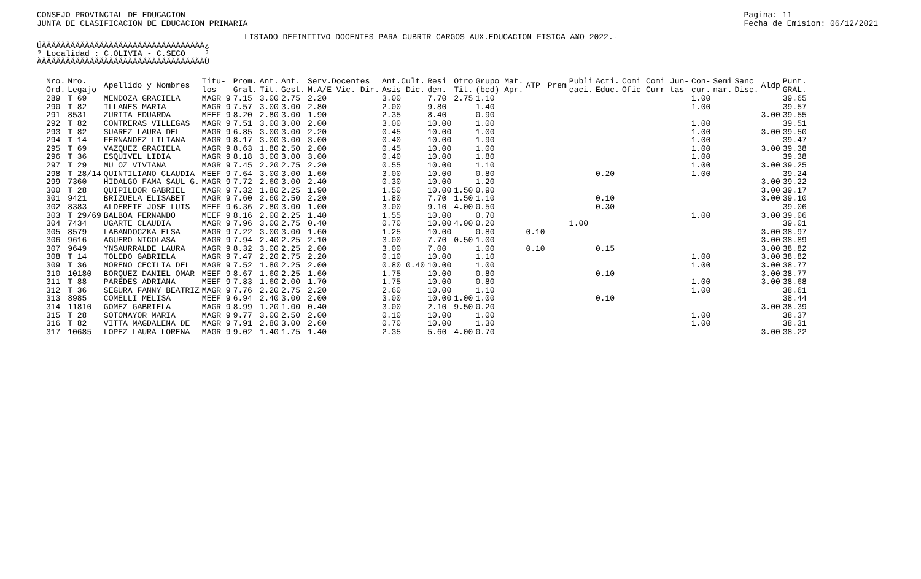CONSEJO PROVINCIAL DE EDUCACION
JUNTA DE CLASIFICACION DE EDUCACION PRIMARIA
Pagina: 11
Fecha de Emision: 06/12/2021
LISTADO DEFINITIVO DOCENTES PARA CUBRIR CARGOS AUX.EDUCACION FISICA A¥O 2022.-
ÚÄÄÄÄÄÄÄÄÄÄÄÄÄÄÄÄÄÄÄÄÄÄÄÄÄÄÄÄÄÄÄÄÄÄ¿ ³ Localidad : C.OLIVIA - C.SECO ³ ÀÄÄÄÄÄÄÄÄÄÄÄÄÄÄÄÄÄÄÄÄÄÄÄÄÄÄÄÄÄÄÄÄÄÄÙ
| Nro. Ord. | Nro. Legajo | Apellido y Nombres | Titu- los | Prom. Gral. | Ant. Tit. | Ant. Gest. | Serv.Docentes M.A/E Vic. Dir. | Ant.Cult. Asis Dic. | Resi den. | Otro Tit. | Grupo Mat. (bcd) Apr. | ATP | Prem | Publi caci. | Acti. Educ. | Comi Comi Jun- Ofic Curr tas | Con- cur. | Semi nar. | Sanc Disc. | Aldp | Punt. GRAL. |
| --- | --- | --- | --- | --- | --- | --- | --- | --- | --- | --- | --- | --- | --- | --- | --- | --- | --- | --- | --- | --- | --- |
| 289 | T 69 | MENDOZA GRACIELA | MAGR 9 | 7.15 | 3.00 | 2.75 | 2.20 | 3.00 | 7.70 | 2.75 | 1.10 | | | | | | 1.00 | | | | 39.65 |
| 290 | T 82 | ILLANES MARIA | MAGR 9 | 7.57 | 3.00 | 3.00 | 2.80 | 2.00 | 9.80 | | 1.40 | | | | | | 1.00 | | | | 39.57 |
| 291 | 8531 | ZURITA EDUARDA | MEEF 9 | 8.20 | 2.80 | 3.00 | 1.90 | 2.35 | 8.40 | | 0.90 | | | | | | | | | 3.00 | 39.55 |
| 292 | T 82 | CONTRERAS VILLEGAS | MAGR 9 | 7.51 | 3.00 | 3.00 | 2.00 | 3.00 | 10.00 | | 1.00 | | | | | | 1.00 | | | | 39.51 |
| 293 | T 82 | SUAREZ LAURA DEL | MAGR 9 | 6.85 | 3.00 | 3.00 | 2.20 | 0.45 | 10.00 | | 1.00 | | | | | | 1.00 | | | 3.00 | 39.50 |
| 294 | T 14 | FERNANDEZ LILIANA | MAGR 9 | 8.17 | 3.00 | 3.00 | 3.00 | 0.40 | 10.00 | | 1.90 | | | | | | 1.00 | | | | 39.47 |
| 295 | T 69 | VAZQUEZ GRACIELA | MAGR 9 | 8.63 | 1.80 | 2.50 | 2.00 | 0.45 | 10.00 | | 1.00 | | | | | | 1.00 | | | 3.00 | 39.38 |
| 296 | T 36 | ESQUIVEL LIDIA | MAGR 9 | 8.18 | 3.00 | 3.00 | 3.00 | 0.40 | 10.00 | | 1.80 | | | | | | 1.00 | | | | 39.38 |
| 297 | T 29 | MU OZ VIVIANA | MAGR 9 | 7.45 | 2.20 | 2.75 | 2.20 | 0.55 | 10.00 | | 1.10 | | | | | | 1.00 | | | 3.00 | 39.25 |
| 298 | T 28/14 | QUINTILIANO CLAUDIA | MEEF 9 | 7.64 | 3.00 | 3.00 | 1.60 | 3.00 | 10.00 | | 0.80 | | | | 0.20 | | 1.00 | | | | 39.24 |
| 299 | 7360 | HIDALGO FAMA SAUL G. | MAGR 9 | 7.72 | 2.60 | 3.00 | 2.40 | 0.30 | 10.00 | | 1.20 | | | | | | | | | 3.00 | 39.22 |
| 300 | T 28 | QUIPILDOR GABRIEL | MAGR 9 | 7.32 | 1.80 | 2.25 | 1.90 | 1.50 | 10.00 | 1.50 | 0.90 | | | | | | | | | 3.00 | 39.17 |
| 301 | 9421 | BRIZUELA ELISABET | MAGR 9 | 7.60 | 2.60 | 2.50 | 2.20 | 1.80 | 7.70 | 1.50 | 1.10 | | | | 0.10 | | | | | 3.00 | 39.10 |
| 302 | 8383 | ALDERETE JOSE LUIS | MEEF 9 | 6.36 | 2.80 | 3.00 | 1.00 | 3.00 | 9.10 | 4.00 | 0.50 | | | | 0.30 | | | | | | 39.06 |
| 303 | T 29/69 | BALBOA FERNANDO | MEEF 9 | 8.16 | 2.00 | 2.25 | 1.40 | 1.55 | 10.00 | | 0.70 | | | | | | 1.00 | | | 3.00 | 39.06 |
| 304 | 7434 | UGARTE CLAUDIA | MAGR 9 | 7.96 | 3.00 | 2.75 | 0.40 | 0.70 | 10.00 | 4.00 | 0.20 | | | 1.00 | | | | | | | 39.01 |
| 305 | 8579 | LABANDOCZKA ELSA | MAGR 9 | 7.22 | 3.00 | 3.00 | 1.60 | 1.25 | 10.00 | | 0.80 | 0.10 | | | | | | | | 3.00 | 38.97 |
| 306 | 9616 | AGUERO NICOLASA | MAGR 9 | 7.94 | 2.40 | 2.25 | 2.10 | 3.00 | 7.70 | 0.50 | 1.00 | | | | | | | | | 3.00 | 38.89 |
| 307 | 9649 | YNSAURRALDE LAURA | MAGR 9 | 8.32 | 3.00 | 2.25 | 2.00 | 3.00 | 7.00 | | 1.00 | 0.10 | | | 0.15 | | | | | 3.00 | 38.82 |
| 308 | T 14 | TOLEDO GABRIELA | MAGR 9 | 7.47 | 2.20 | 2.75 | 2.20 | 0.10 | 10.00 | | 1.10 | | | | | | 1.00 | | | 3.00 | 38.82 |
| 309 | T 36 | MORENO CECILIA DEL | MAGR 9 | 7.52 | 1.80 | 2.25 | 2.00 | 0.80 0.40 | 10.00 | | 1.00 | | | | | | 1.00 | | | 3.00 | 38.77 |
| 310 | 10180 | BORQUEZ DANIEL OMAR | MEEF 9 | 8.67 | 1.60 | 2.25 | 1.60 | 1.75 | 10.00 | | 0.80 | | | | 0.10 | | | | | 3.00 | 38.77 |
| 311 | T 88 | PAREDES ADRIANA | MEEF 9 | 7.83 | 1.60 | 2.00 | 1.70 | 1.75 | 10.00 | | 0.80 | | | | | | 1.00 | | | 3.00 | 38.68 |
| 312 | T 36 | SEGURA FANNY BEATRIZ | MAGR 9 | 7.76 | 2.20 | 2.75 | 2.20 | 2.60 | 10.00 | | 1.10 | | | | | | 1.00 | | | | 38.61 |
| 313 | 8985 | COMELLI MELISA | MEEF 9 | 6.94 | 2.40 | 3.00 | 2.00 | 3.00 | 10.00 | 1.00 | 1.00 | | | | 0.10 | | | | | | 38.44 |
| 314 | 11810 | GOMEZ GABRIELA | MAGR 9 | 8.99 | 1.20 | 1.00 | 0.40 | 3.00 | 2.10 | 9.50 | 0.20 | | | | | | | | | 3.00 | 38.39 |
| 315 | T 28 | SOTOMAYOR MARIA | MAGR 9 | 9.77 | 3.00 | 2.50 | 2.00 | 0.10 | 10.00 | | 1.00 | | | | | | 1.00 | | | | 38.37 |
| 316 | T 82 | VITTA MAGDALENA DE | MAGR 9 | 7.91 | 2.80 | 3.00 | 2.60 | 0.70 | 10.00 | | 1.30 | | | | | | 1.00 | | | | 38.31 |
| 317 | 10685 | LOPEZ LAURA LORENA | MAGR 9 | 9.02 | 1.40 | 1.75 | 1.40 | 2.35 | 5.60 | 4.00 | 0.70 | | | | | | | | | 3.00 | 38.22 |